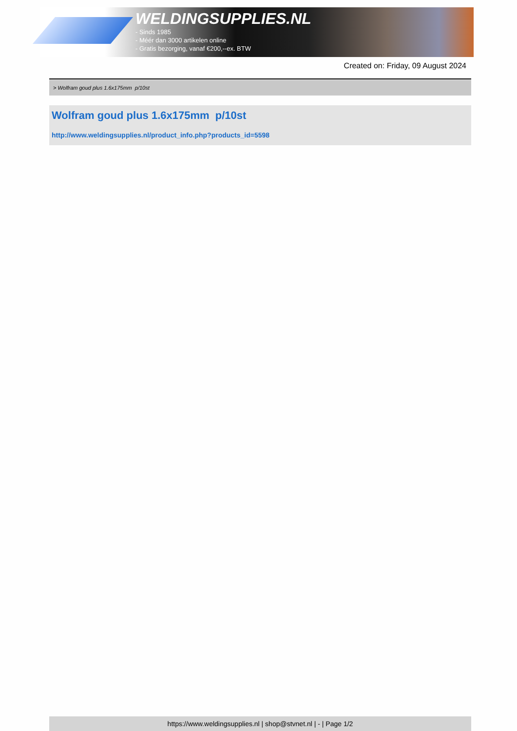WELDINGSUPPLIES.NL
- Sinds 1985
- Méér dan 3000 artikelen online
- Gratis bezorging, vanaf €200,--ex. BTW
Created on: Friday, 09 August 2024
> Wolfram goud plus 1.6x175mm p/10st
Wolfram goud plus 1.6x175mm p/10st
http://www.weldingsupplies.nl/product_info.php?products_id=5598
https://www.weldingsupplies.nl | shop@stvnet.nl | - | Page 1/2